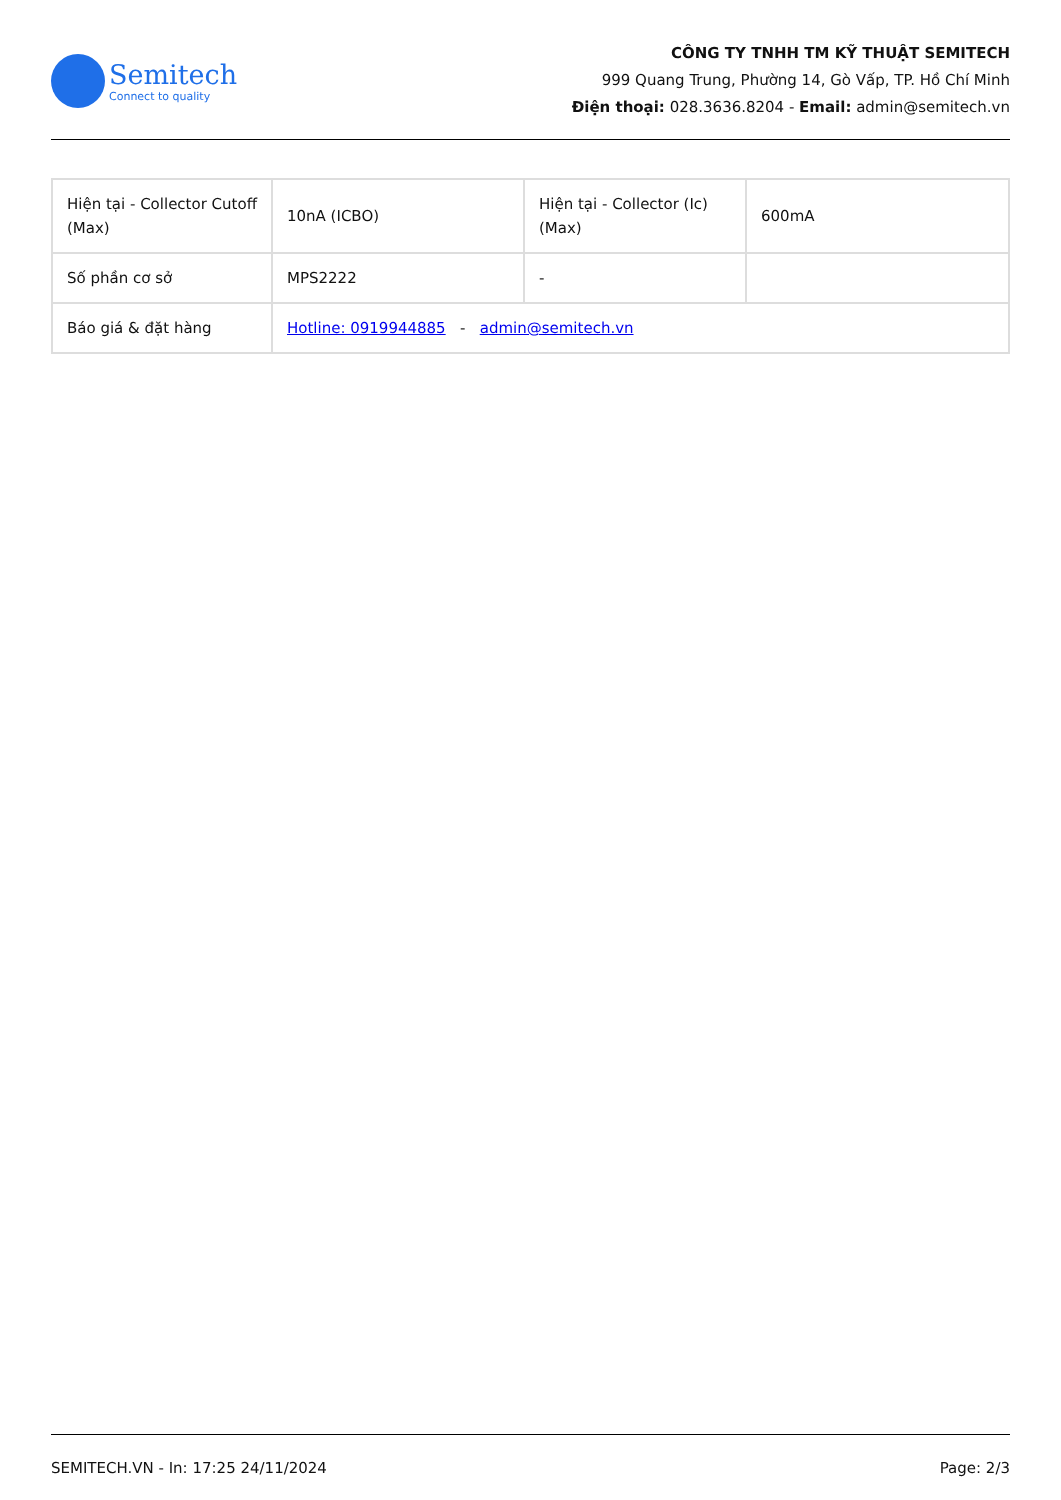Semitech
Connect to quality
CÔNG TY TNHH TM KỸ THUẬT SEMITECH
999 Quang Trung, Phường 14, Gò Vấp, TP. Hồ Chí Minh
Điện thoại: 028.3636.8204 - Email: admin@semitech.vn
| Hiện tại - Collector Cutoff (Max) | 10nA (ICBO) | Hiện tại - Collector (Ic) (Max) | 600mA |
| Số phần cơ sở | MPS2222 | - | |
| Báo giá & đặt hàng | Hotline: 0919944885 - admin@semitech.vn | | |
SEMITECH.VN - In: 17:25 24/11/2024 Page: 2/3